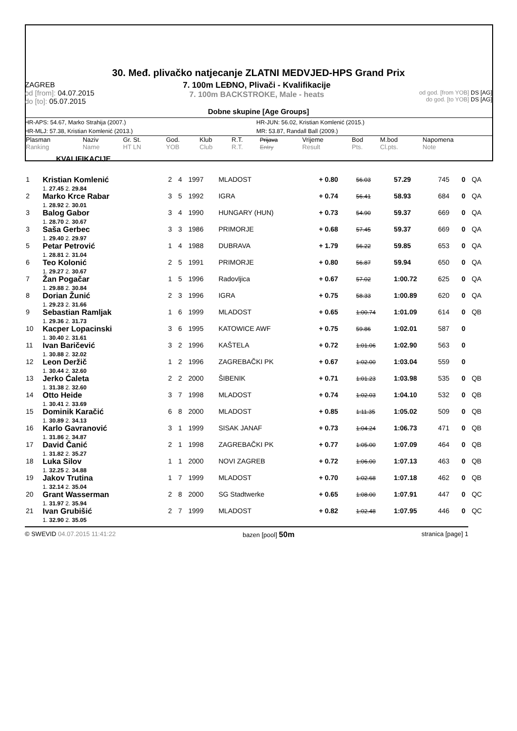30. Međ. plivačko natjecanje ZLATNI MEDVJED-HPS Grand Prix
ZAGREB
od [from]: 04.07.2015
do [to]: 05.07.2015
7. 100m LEĐNO, Plivači - Kvalifikacije
7. 100m BACKSTROKE, Male - heats
od god. [from YOB] DS [AG]
do god. [to YOB] DS [AG]
Dobne skupine [Age Groups]
HR-APS: 54.67, Marko Strahija (2007.) HR-JUN: 56.02, Kristian Komlenić (2015.)
HR-MLJ: 57.38, Kristian Komlenić (2013.) MR: 53.87, Randall Ball (2009.)
| Plasman Ranking | Naziv Name | Gr. St. HT LN | God. YOB | Klub Club | R.T. R.T. | Prijava Entry | Vrijeme Result | Bod Pts. | M.bod Cl.pts. | Napomena Note |
KVALIFIKACIJE
| 1 | Kristian Komlenić 1. 27.45 2. 29.84 | 2 | 4 | 1997 | MLADOST | + 0.80 | 56.03 | 57.29 | 745 | 0 | QA |
| 2 | Marko Krce Rabar 1. 28.92 2. 30.01 | 3 | 5 | 1992 | IGRA | + 0.74 | 56.41 | 58.93 | 684 | 0 | QA |
| 3 | Balog Gabor 1. 28.70 2. 30.67 | 3 | 4 | 1990 | HUNGARY (HUN) | + 0.73 | 54.90 | 59.37 | 669 | 0 | QA |
| 3 | Saša Gerbec 1. 29.40 2. 29.97 | 3 | 3 | 1986 | PRIMORJE | + 0.68 | 57.45 | 59.37 | 669 | 0 | QA |
| 5 | Petar Petrović 1. 28.81 2. 31.04 | 1 | 4 | 1988 | DUBRAVA | + 1.79 | 56.22 | 59.85 | 653 | 0 | QA |
| 6 | Teo Kolonić 1. 29.27 2. 30.67 | 2 | 5 | 1991 | PRIMORJE | + 0.80 | 56.87 | 59.94 | 650 | 0 | QA |
| 7 | Žan Pogačar 1. 29.88 2. 30.84 | 1 | 5 | 1996 | Radovljica | + 0.67 | 57.02 | 1:00.72 | 625 | 0 | QA |
| 8 | Dorian Žunić 1. 29.23 2. 31.66 | 2 | 3 | 1996 | IGRA | + 0.75 | 58.33 | 1:00.89 | 620 | 0 | QA |
| 9 | Sebastian Ramljak 1. 29.36 2. 31.73 | 1 | 6 | 1999 | MLADOST | + 0.65 | 1:00.74 | 1:01.09 | 614 | 0 | QB |
| 10 | Kacper Lopacinski 1. 30.40 2. 31.61 | 3 | 6 | 1995 | KATOWICE AWF | + 0.75 | 59.86 | 1:02.01 | 587 | 0 | |
| 11 | Ivan Baričević 1. 30.88 2. 32.02 | 3 | 2 | 1996 | KAŠTELA | + 0.72 | 1:01.06 | 1:02.90 | 563 | 0 | |
| 12 | Leon Deržič 1. 30.44 2. 32.60 | 1 | 2 | 1996 | ZAGREBAČKI PK | + 0.67 | 1:02.00 | 1:03.04 | 559 | 0 | |
| 13 | Jerko Ćaleta 1. 31.38 2. 32.60 | 2 | 2 | 2000 | ŠIBENIK | + 0.71 | 1:01.23 | 1:03.98 | 535 | 0 | QB |
| 14 | Otto Heide 1. 30.41 2. 33.69 | 3 | 7 | 1998 | MLADOST | + 0.74 | 1:02.03 | 1:04.10 | 532 | 0 | QB |
| 15 | Dominik Karačić 1. 30.89 2. 34.13 | 6 | 8 | 2000 | MLADOST | + 0.85 | 1:11.35 | 1:05.02 | 509 | 0 | QB |
| 16 | Karlo Gavranović 1. 31.86 2. 34.87 | 3 | 1 | 1999 | SISAK JANAF | + 0.73 | 1:04.24 | 1:06.73 | 471 | 0 | QB |
| 17 | David Čanić 1. 31.82 2. 35.27 | 2 | 1 | 1998 | ZAGREBAČKI PK | + 0.77 | 1:05.00 | 1:07.09 | 464 | 0 | QB |
| 18 | Luka Silov 1. 32.25 2. 34.88 | 1 | 1 | 2000 | NOVI ZAGREB | + 0.72 | 1:06.00 | 1:07.13 | 463 | 0 | QB |
| 19 | Jakov Trutina 1. 32.14 2. 35.04 | 1 | 7 | 1999 | MLADOST | + 0.70 | 1:02.68 | 1:07.18 | 462 | 0 | QB |
| 20 | Grant Wasserman 1. 31.97 2. 35.94 | 2 | 8 | 2000 | SG Stadtwerke | + 0.65 | 1:08.00 | 1:07.91 | 447 | 0 | QC |
| 21 | Ivan Grubišić 1. 32.90 2. 35.05 | 2 | 7 | 1999 | MLADOST | + 0.82 | 1:02.48 | 1:07.95 | 446 | 0 | QC |
© SWEVID 04.07.2015 11:41:22 bazen [pool] 50m stranica [page] 1